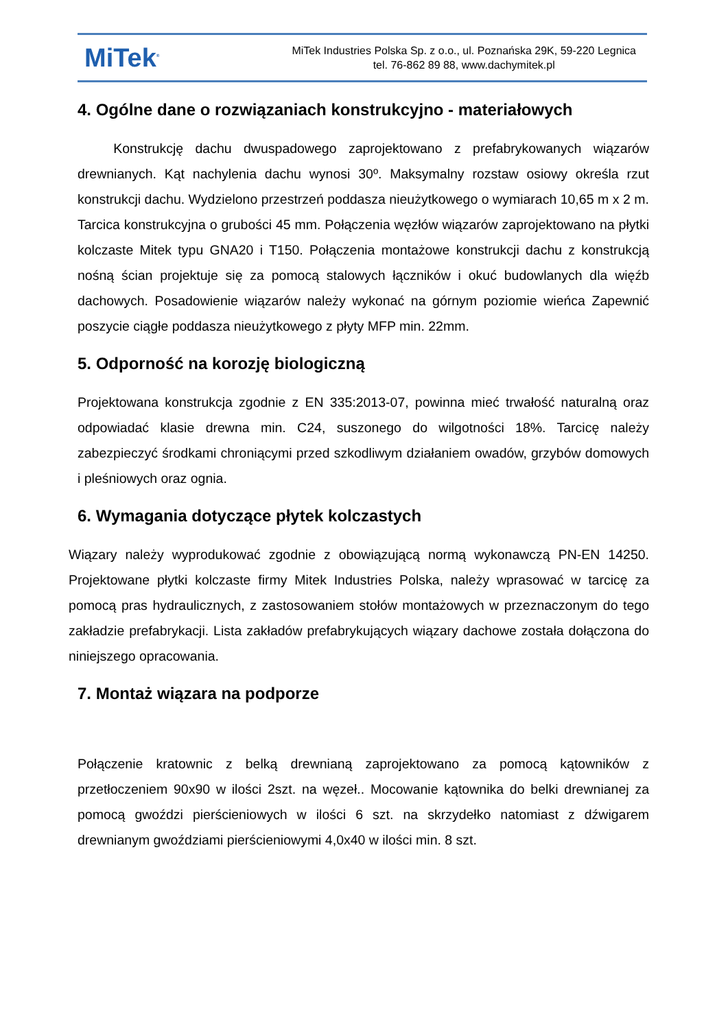MiTek<sup>®</sup>
MiTek Industries Polska Sp. z o.o., ul. Poznańska 29K, 59-220 Legnica
tel. 76-862 89 88, www.dachymitek.pl
4. Ogólne dane o rozwiązaniach konstrukcyjno - materiałowych
Konstrukcję dachu dwuspadowego zaprojektowano z prefabrykowanych wiązarów drewnianych. Kąt nachylenia dachu wynosi 30º. Maksymalny rozstaw osiowy określa rzut konstrukcji dachu. Wydzielono przestrzeń poddasza nieużytkowego o wymiarach 10,65 m x 2 m. Tarcica konstrukcyjna o grubości 45 mm. Połączenia węzłów wiązarów zaprojektowano na płytki kolczaste Mitek typu GNA20 i T150. Połączenia montażowe konstrukcji dachu z konstrukcją nośną ścian projektuje się za pomocą stalowych łączników i okuć budowlanych dla więźb dachowych. Posadowienie wiązarów należy wykonać na górnym poziomie wieńca Zapewnić poszycie ciągłe poddasza nieużytkowego z płyty MFP min. 22mm.
5. Odporność na korozję biologiczną
Projektowana konstrukcja zgodnie z EN 335:2013-07, powinna mieć trwałość naturalną oraz odpowiadać klasie drewna min. C24, suszonego do wilgotności 18%. Tarcicę należy zabezpieczyć środkami chroniącymi przed szkodliwym działaniem owadów, grzybów domowych i pleśniowych oraz ognia.
6. Wymagania dotyczące płytek kolczastych
Wiązary należy wyprodukować zgodnie z obowiązującą normą wykonawczą PN-EN 14250. Projektowane płytki kolczaste firmy Mitek Industries Polska, należy wprasować w tarcicę za pomocą pras hydraulicznych, z zastosowaniem stołów montażowych w przeznaczonym do tego zakładzie prefabrykacji. Lista zakładów prefabrykujących wiązary dachowe została dołączona do niniejszego opracowania.
7. Montaż wiązara na podporze
Połączenie kratownic z belką drewnianą zaprojektowano za pomocą kątowników z przetłoczeniem 90x90 w ilości 2szt. na węzeł.. Mocowanie kątownika do belki drewnianej za pomocą gwoździ pierścieniowych w ilości 6 szt. na skrzydełko natomiast z dźwigarem drewnianym gwoździami pierścieniowymi 4,0x40 w ilości min. 8 szt.